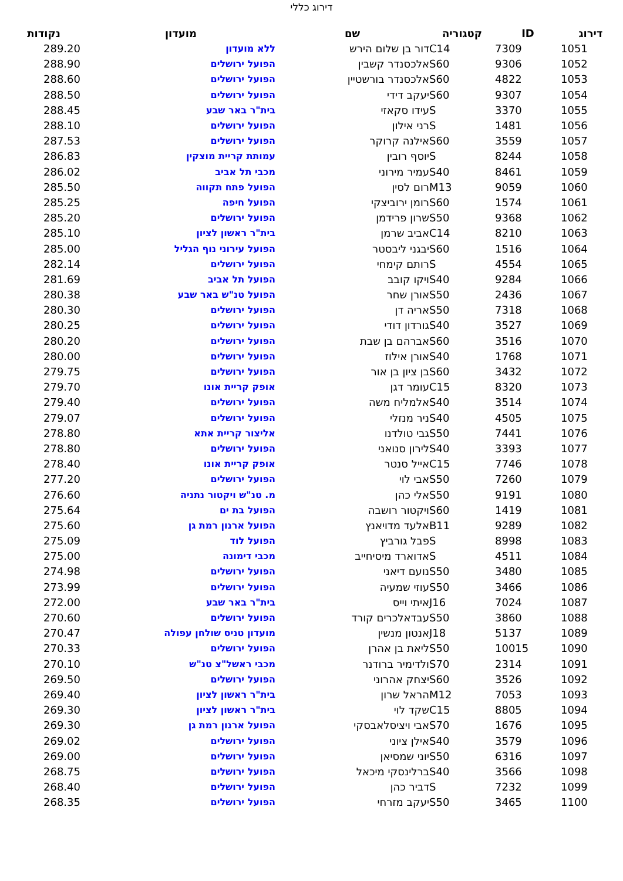דירוג כללי
| דירוג | ID | קטגוריה | שם | מועדון | נקודות |
| --- | --- | --- | --- | --- | --- |
| 1051 | 7309 | C14 | דור בן שלום הירש | ללא מועדון | 289.20 |
| 1052 | 9306 | S60 | אלכסנדר קשבין | הפועל ירושלים | 288.90 |
| 1053 | 4822 | S60 | אלכסנדר בורשטיין | הפועל ירושלים | 288.60 |
| 1054 | 9307 | S60 | יעקב דידי | הפועל ירושלים | 288.50 |
| 1055 | 3370 | S | עידו סקאזי | בית"ר באר שבע | 288.45 |
| 1056 | 1481 | S | רני אילון | הפועל ירושלים | 288.10 |
| 1057 | 3559 | S60 | אילנה קרוקר | הפועל ירושלים | 287.53 |
| 1058 | 8244 | S | יוסף רובין | עמותת קריית מוצקין | 286.83 |
| 1059 | 8461 | S40 | עמיר מירוני | מכבי תל אביב | 286.02 |
| 1060 | 9059 | M13 | רום לסין | הפועל פתח תקווה | 285.50 |
| 1061 | 1574 | S60 | רומן ירוביצקי | הפועל חיפה | 285.25 |
| 1062 | 9368 | S50 | שרון פרידמן | הפועל ירושלים | 285.20 |
| 1063 | 8210 | C14 | אביב שרמן | בית"ר ראשון לציון | 285.10 |
| 1064 | 1516 | S60 | יבגני ליבסטר | הפועל עירוני נוף הגליל | 285.00 |
| 1065 | 4554 | S | רותם קימחי | הפועל ירושלים | 282.14 |
| 1066 | 9284 | S40 | ויקו קובב | הפועל תל אביב | 281.69 |
| 1067 | 2436 | S50 | אורן שחר | הפועל טנ"ש באר שבע | 280.38 |
| 1068 | 7318 | S50 | אריה דן | הפועל ירושלים | 280.30 |
| 1069 | 3527 | S40 | גורדון דודי | הפועל ירושלים | 280.25 |
| 1070 | 3516 | S60 | אברהם בן שבת | הפועל ירושלים | 280.20 |
| 1071 | 1768 | S40 | אורן אילוז | הפועל ירושלים | 280.00 |
| 1072 | 3432 | S60 | בן ציון בן אור | הפועל ירושלים | 279.75 |
| 1073 | 8320 | C15 | עומר דגן | אופק קריית אונו | 279.70 |
| 1074 | 3514 | S40 | אלמליח משה | הפועל ירושלים | 279.40 |
| 1075 | 4505 | S40 | ניר מנזלי | הפועל ירושלים | 279.07 |
| 1076 | 7441 | S50 | גבי טולדנו | אליצור קריית אתא | 278.80 |
| 1077 | 3393 | S40 | לירון סנואני | הפועל ירושלים | 278.80 |
| 1078 | 7746 | C15 | אייל סנטר | אופק קריית אונו | 278.40 |
| 1079 | 7260 | S50 | אבי לוי | הפועל ירושלים | 277.20 |
| 1080 | 9191 | S50 | אלי כהן | מ. טנ"ש ויקטור נתניה | 276.60 |
| 1081 | 1419 | S60 | ויקטור רושבה | הפועל בת ים | 275.64 |
| 1082 | 9289 | B11 | אלעד מדויאנץ | הפועל ארנון רמת גן | 275.60 |
| 1083 | 8998 | S | פבל גורביץ | הפועל לוד | 275.09 |
| 1084 | 4511 | S | אדוארד מיסיחייב | מכבי דימונה | 275.00 |
| 1085 | 3480 | S50 | נועם דיאני | הפועל ירושלים | 274.98 |
| 1086 | 3466 | S50 | עוזי שמעיה | הפועל ירושלים | 273.99 |
| 1087 | 7024 | J16 | איתי וייס | בית"ר באר שבע | 272.00 |
| 1088 | 3860 | S50 | עבדאלכרים קורד | הפועל ירושלים | 270.60 |
| 1089 | 5137 | J18 | אנטון מנשין | מועדון טניס שולחן עפולה | 270.47 |
| 1090 | 10015 | S50 | ליאת בן אהרן | הפועל ירושלים | 270.33 |
| 1091 | 2314 | S70 | ולדימיר ברודנר | מכבי ראשל"צ טנ"ש | 270.10 |
| 1092 | 3526 | S60 | יצחק אהרוני | הפועל ירושלים | 269.50 |
| 1093 | 7053 | M12 | הראל שרון | בית"ר ראשון לציון | 269.40 |
| 1094 | 8805 | C15 | שקד לוי | בית"ר ראשון לציון | 269.30 |
| 1095 | 1676 | S70 | אבי ויציסלאבסקי | הפועל ארנון רמת גן | 269.30 |
| 1096 | 3579 | S40 | אילן ציוני | הפועל ירושלים | 269.02 |
| 1097 | 6316 | S50 | יוני שמסיאן | הפועל ירושלים | 269.00 |
| 1098 | 3566 | S40 | ברלינסקי מיכאל | הפועל ירושלים | 268.75 |
| 1099 | 7232 | S | דביר כהן | הפועל ירושלים | 268.40 |
| 1100 | 3465 | S50 | יעקב מזרחי | הפועל ירושלים | 268.35 |